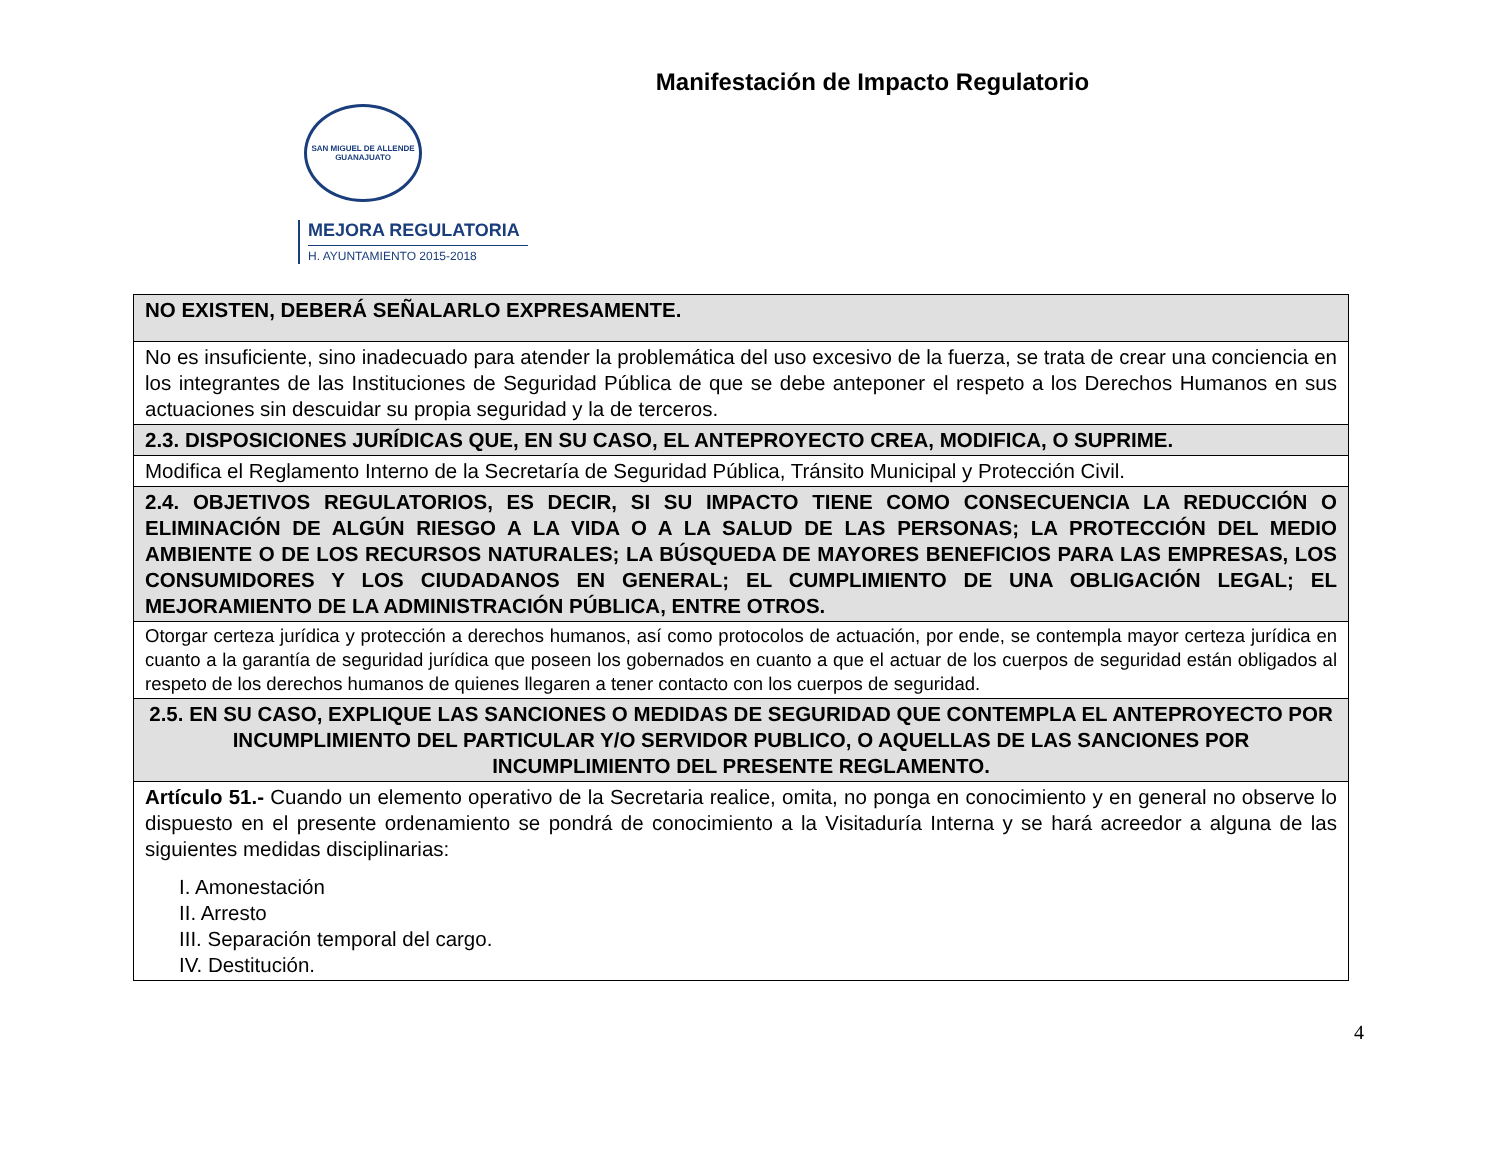Manifestación de Impacto Regulatorio
SAN MIGUEL DE ALLENDE
GUANAJUATO
MEJORA REGULATORIA
H. AYUNTAMIENTO 2015-2018
| NO EXISTEN, DEBERÁ SEÑALARLO EXPRESAMENTE. |
| No es insuficiente, sino inadecuado para atender la problemática del uso excesivo de la fuerza, se trata de crear una conciencia en los integrantes de las Instituciones de Seguridad Pública de que se debe anteponer el respeto a los Derechos Humanos en sus actuaciones sin descuidar su propia seguridad y la de terceros. |
| 2.3. DISPOSICIONES JURÍDICAS QUE, EN SU CASO, EL ANTEPROYECTO CREA, MODIFICA, O SUPRIME. |
| Modifica el Reglamento Interno de la Secretaría de Seguridad Pública, Tránsito Municipal y Protección Civil. |
| 2.4. OBJETIVOS REGULATORIOS, ES DECIR, SI SU IMPACTO TIENE COMO CONSECUENCIA LA REDUCCIÓN O ELIMINACIÓN DE ALGÚN RIESGO A LA VIDA O A LA SALUD DE LAS PERSONAS; LA PROTECCIÓN DEL MEDIO AMBIENTE O DE LOS RECURSOS NATURALES; LA BÚSQUEDA DE MAYORES BENEFICIOS PARA LAS EMPRESAS, LOS CONSUMIDORES Y LOS CIUDADANOS EN GENERAL; EL CUMPLIMIENTO DE UNA OBLIGACIÓN LEGAL; EL MEJORAMIENTO DE LA ADMINISTRACIÓN PÚBLICA, ENTRE OTROS. |
| Otorgar certeza jurídica y protección a derechos humanos, así como protocolos de actuación, por ende, se contempla mayor certeza jurídica en cuanto a la garantía de seguridad jurídica que poseen los gobernados en cuanto a que el actuar de los cuerpos de seguridad están obligados al respeto de los derechos humanos de quienes llegaren a tener contacto con los cuerpos de seguridad. |
| 2.5. EN SU CASO, EXPLIQUE LAS SANCIONES O MEDIDAS DE SEGURIDAD QUE CONTEMPLA EL ANTEPROYECTO POR INCUMPLIMIENTO DEL PARTICULAR Y/O SERVIDOR PUBLICO, O AQUELLAS DE LAS SANCIONES POR INCUMPLIMIENTO DEL PRESENTE REGLAMENTO. |
| Artículo 51.- Cuando un elemento operativo de la Secretaria realice, omita, no ponga en conocimiento y en general no observe lo dispuesto en el presente ordenamiento se pondrá de conocimiento a la Visitaduría Interna y se hará acreedor a alguna de las siguientes medidas disciplinarias: I. Amonestación II. Arresto III. Separación temporal del cargo. IV. Destitución. |
4